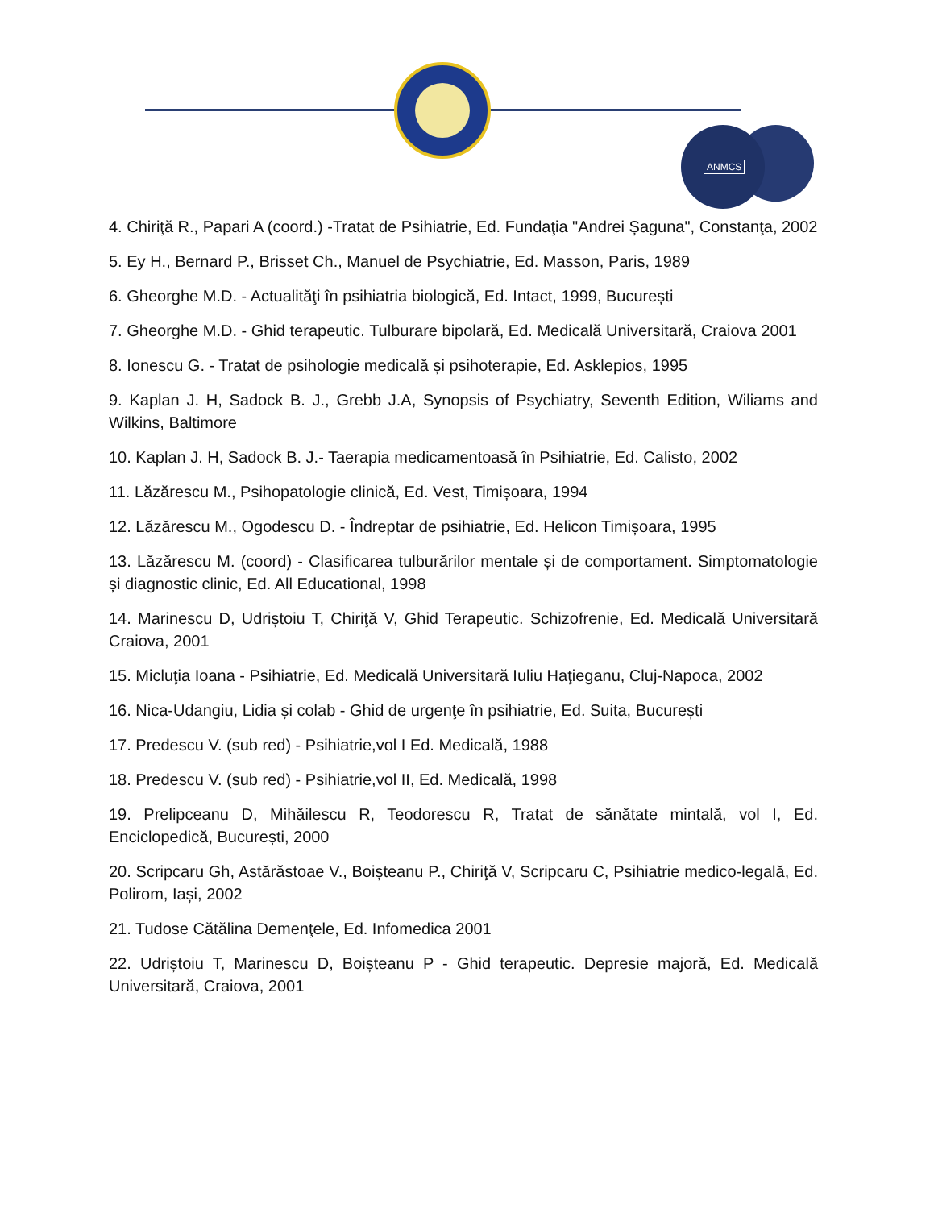ANMCS
4. Chiriţă R., Papari A (coord.) -Tratat de Psihiatrie, Ed. Fundaţia "Andrei Șaguna", Constanţa, 2002
5. Ey H., Bernard P., Brisset Ch., Manuel de Psychiatrie, Ed. Masson, Paris, 1989
6. Gheorghe M.D. - Actualităţi în psihiatria biologică, Ed. Intact, 1999, București
7. Gheorghe M.D. - Ghid terapeutic. Tulburare bipolară, Ed. Medicală Universitară, Craiova 2001
8. Ionescu G. - Tratat de psihologie medicală și psihoterapie, Ed. Asklepios, 1995
9. Kaplan J. H, Sadock B. J., Grebb J.A, Synopsis of Psychiatry, Seventh Edition, Wiliams and Wilkins, Baltimore
10. Kaplan J. H, Sadock B. J.- Taerapia medicamentoasă în Psihiatrie, Ed. Calisto, 2002
11. Lăzărescu M., Psihopatologie clinică, Ed. Vest, Timișoara, 1994
12. Lăzărescu M., Ogodescu D. - Îndreptar de psihiatrie, Ed. Helicon Timișoara, 1995
13. Lăzărescu M. (coord) - Clasificarea tulburărilor mentale și de comportament. Simptomatologie și diagnostic clinic, Ed. All Educational, 1998
14. Marinescu D, Udriștoiu T, Chiriţă V, Ghid Terapeutic. Schizofrenie, Ed. Medicală Universitară Craiova, 2001
15. Micluţia Ioana - Psihiatrie, Ed. Medicală Universitară Iuliu Haţieganu, Cluj-Napoca, 2002
16. Nica-Udangiu, Lidia și colab - Ghid de urgenţe în psihiatrie, Ed. Suita, București
17. Predescu V. (sub red) - Psihiatrie,vol I Ed. Medicală, 1988
18. Predescu V. (sub red) - Psihiatrie,vol II, Ed. Medicală, 1998
19. Prelipceanu D, Mihăilescu R, Teodorescu R, Tratat de sănătate mintală, vol I, Ed. Enciclopedică, București, 2000
20. Scripcaru Gh, Astărăstoae V., Boișteanu P., Chiriţă V, Scripcaru C, Psihiatrie medico-legală, Ed. Polirom, Iași, 2002
21. Tudose Cătălina Demenţele, Ed. Infomedica 2001
22. Udriștoiu T, Marinescu D, Boișteanu P - Ghid terapeutic. Depresie majoră, Ed. Medicală Universitară, Craiova, 2001